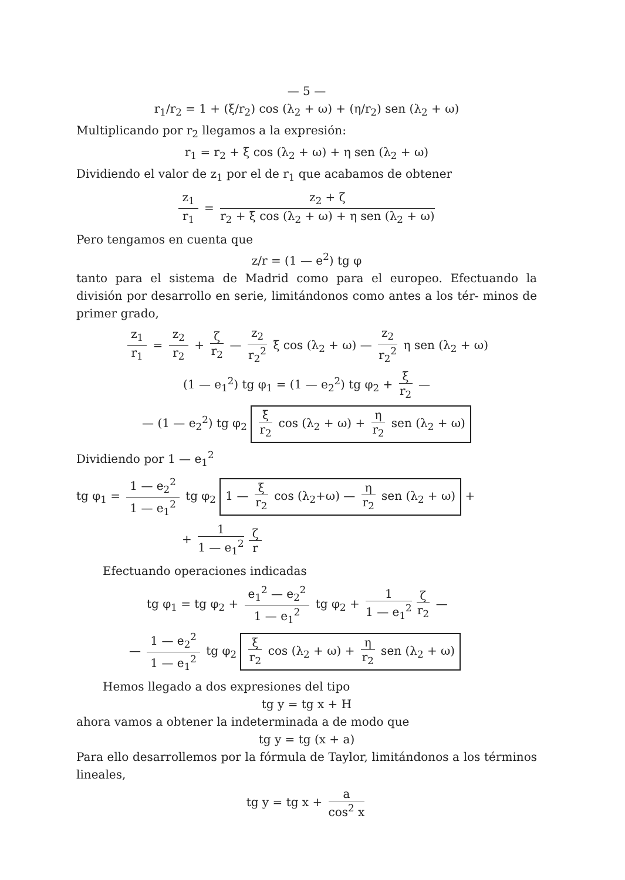— 5 —
r<sub>1</sub>/r<sub>2</sub> = 1 + (ξ/r<sub>2</sub>) cos (λ<sub>2</sub> + ω) + (η/r<sub>2</sub>) sen (λ<sub>2</sub> + ω)
Multiplicando por r<sub>2</sub> llegamos a la expresión:
r<sub>1</sub> = r<sub>2</sub> + ξ cos (λ<sub>2</sub> + ω) + η sen (λ<sub>2</sub> + ω)
Dividiendo el valor de z<sub>1</sub> por el de r<sub>1</sub> que acabamos de obtener
z<sub>1</sub> r<sub>1</sub> = z<sub>2</sub> + ζ r<sub>2</sub> + ξ cos (λ<sub>2</sub> + ω) + η sen (λ<sub>2</sub> + ω)
Pero tengamos en cuenta que
z/r = (1 — e<sup>2</sup>) tg φ
tanto para el sistema de Madrid como para el europeo. Efectuando la división por desarrollo en serie, limitándonos como antes a los tér- minos de primer grado,
z<sub>1</sub> r<sub>1</sub> = z<sub>2</sub> r<sub>2</sub> + ζ r<sub>2</sub> — z<sub>2</sub> r<sub>2</sub><sup>2</sup> ξ cos (λ<sub>2</sub> + ω) — z<sub>2</sub> r<sub>2</sub><sup>2</sup> η sen (λ<sub>2</sub> + ω)
(1 — e<sub>1</sub><sup>2</sup>) tg φ<sub>1</sub> = (1 — e<sub>2</sub><sup>2</sup>) tg φ<sub>2</sub> + ξ r<sub>2</sub> —
— (1 — e<sub>2</sub><sup>2</sup>) tg φ<sub>2</sub> ξ r<sub>2</sub> cos (λ<sub>2</sub> + ω) + η r<sub>2</sub> sen (λ<sub>2</sub> + ω)
Dividiendo por 1 — e<sub>1</sub><sup>2</sup>
tg φ<sub>1</sub> = 1 — e<sub>2</sub><sup>2</sup> 1 — e<sub>1</sub><sup>2</sup> tg φ<sub>2</sub> 1 — ξ r<sub>2</sub> cos (λ<sub>2</sub>+ω) — η r<sub>2</sub> sen (λ<sub>2</sub> + ω) +
+ 1 1 — e<sub>1</sub><sup>2</sup> ζ r
Efectuando operaciones indicadas
tg φ<sub>1</sub> = tg φ<sub>2</sub> + e<sub>1</sub><sup>2</sup> — e<sub>2</sub><sup>2</sup> 1 — e<sub>1</sub><sup>2</sup> tg φ<sub>2</sub> + 1 1 — e<sub>1</sub><sup>2</sup> ζ r<sub>2</sub> —
— 1 — e<sub>2</sub><sup>2</sup> 1 — e<sub>1</sub><sup>2</sup> tg φ<sub>2</sub> ξ r<sub>2</sub> cos (λ<sub>2</sub> + ω) + η r<sub>2</sub> sen (λ<sub>2</sub> + ω)
Hemos llegado a dos expresiones del tipo
tg y = tg x + H
ahora vamos a obtener la indeterminada a de modo que
tg y = tg (x + a)
Para ello desarrollemos por la fórmula de Taylor, limitándonos a los términos lineales,
tg y = tg x + a cos<sup>2</sup> x